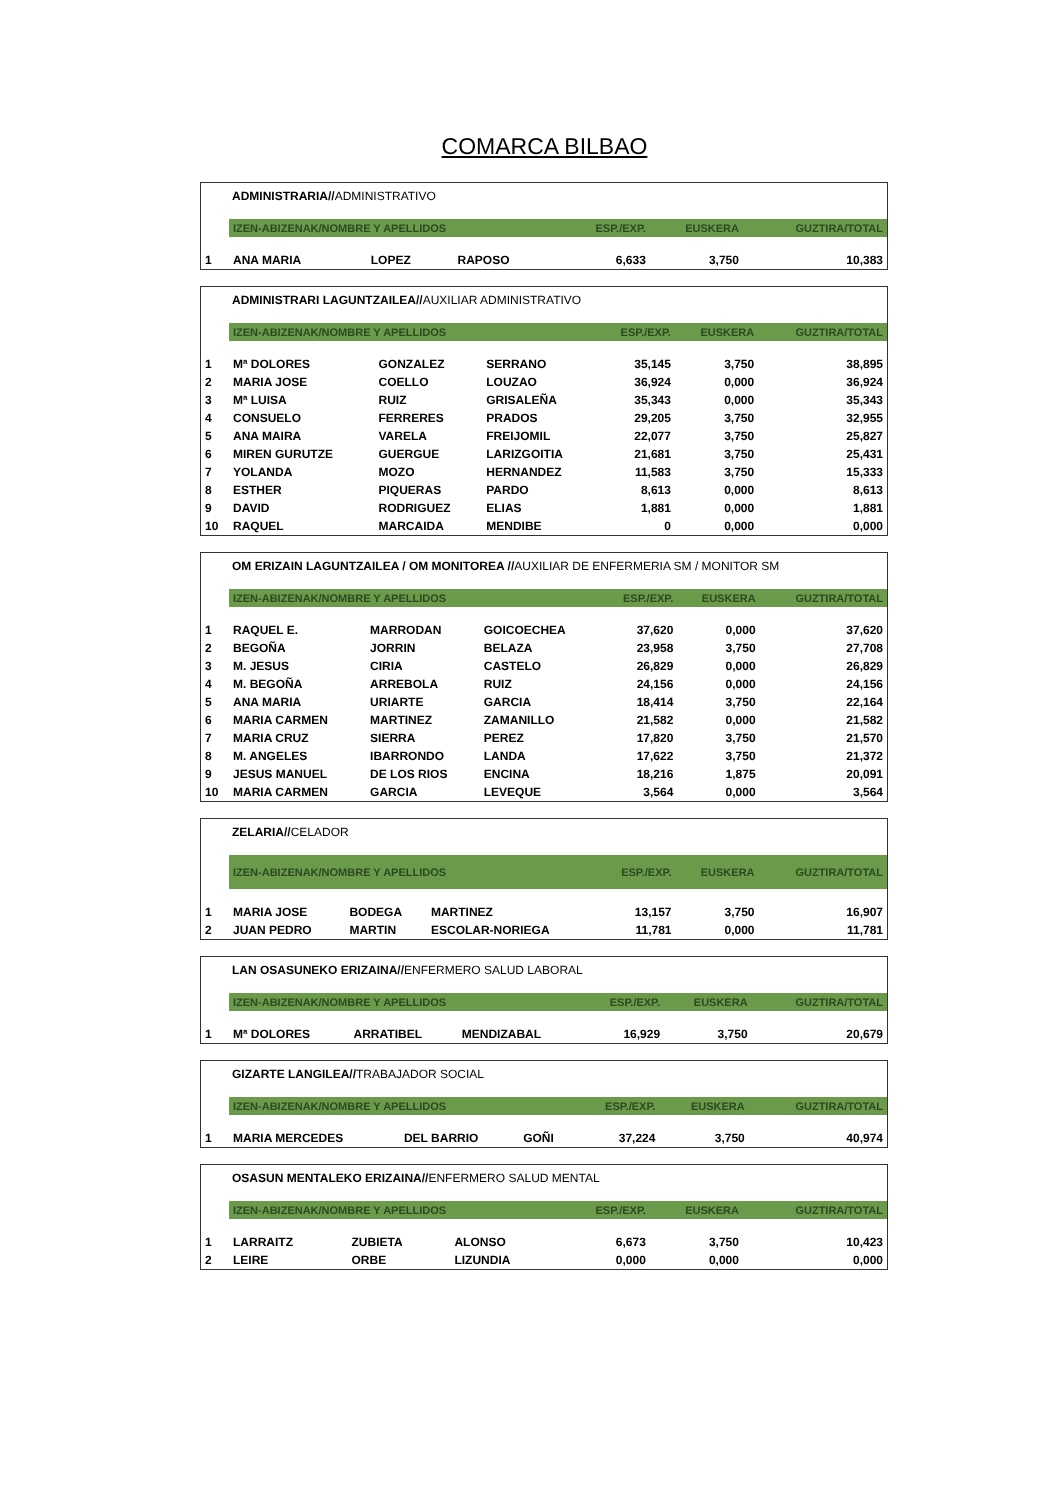COMARCA BILBAO
ADMINISTRARIA//ADMINISTRATIVO
| | IZEN-ABIZENAK/NOMBRE Y APELLIDOS | | | ESP./EXP. | EUSKERA | GUZTIRA/TOTAL |
| 1 | ANA MARIA | LOPEZ | RAPOSO | 6,633 | 3,750 | 10,383 |
ADMINISTRARI LAGUNTZAILEA//AUXILIAR ADMINISTRATIVO
| | IZEN-ABIZENAK/NOMBRE Y APELLIDOS | | | ESP./EXP. | EUSKERA | GUZTIRA/TOTAL |
| 1 | Mª DOLORES | GONZALEZ | SERRANO | 35,145 | 3,750 | 38,895 |
| 2 | MARIA JOSE | COELLO | LOUZAO | 36,924 | 0,000 | 36,924 |
| 3 | Mª LUISA | RUIZ | GRISALEÑA | 35,343 | 0,000 | 35,343 |
| 4 | CONSUELO | FERRERES | PRADOS | 29,205 | 3,750 | 32,955 |
| 5 | ANA MAIRA | VARELA | FREIJOMIL | 22,077 | 3,750 | 25,827 |
| 6 | MIREN GURUTZE | GUERGUE | LARIZGOITIA | 21,681 | 3,750 | 25,431 |
| 7 | YOLANDA | MOZO | HERNANDEZ | 11,583 | 3,750 | 15,333 |
| 8 | ESTHER | PIQUERAS | PARDO | 8,613 | 0,000 | 8,613 |
| 9 | DAVID | RODRIGUEZ | ELIAS | 1,881 | 0,000 | 1,881 |
| 10 | RAQUEL | MARCAIDA | MENDIBE | 0 | 0,000 | 0,000 |
OM ERIZAIN LAGUNTZAILEA / OM MONITOREA //AUXILIAR DE ENFERMERIA SM / MONITOR SM
| | IZEN-ABIZENAK/NOMBRE Y APELLIDOS | | | ESP./EXP. | EUSKERA | GUZTIRA/TOTAL |
| 1 | RAQUEL E. | MARRODAN | GOICOECHEA | 37,620 | 0,000 | 37,620 |
| 2 | BEGOÑA | JORRIN | BELAZA | 23,958 | 3,750 | 27,708 |
| 3 | M. JESUS | CIRIA | CASTELO | 26,829 | 0,000 | 26,829 |
| 4 | M. BEGOÑA | ARREBOLA | RUIZ | 24,156 | 0,000 | 24,156 |
| 5 | ANA MARIA | URIARTE | GARCIA | 18,414 | 3,750 | 22,164 |
| 6 | MARIA CARMEN | MARTINEZ | ZAMANILLO | 21,582 | 0,000 | 21,582 |
| 7 | MARIA CRUZ | SIERRA | PEREZ | 17,820 | 3,750 | 21,570 |
| 8 | M. ANGELES | IBARRONDO | LANDA | 17,622 | 3,750 | 21,372 |
| 9 | JESUS MANUEL | DE LOS RIOS | ENCINA | 18,216 | 1,875 | 20,091 |
| 10 | MARIA CARMEN | GARCIA | LEVEQUE | 3,564 | 0,000 | 3,564 |
ZELARIA//CELADOR
| | IZEN-ABIZENAK/NOMBRE Y APELLIDOS | | | ESP./EXP. | EUSKERA | GUZTIRA/TOTAL |
| 1 | MARIA JOSE | BODEGA | MARTINEZ | 13,157 | 3,750 | 16,907 |
| 2 | JUAN PEDRO | MARTIN | ESCOLAR-NORIEGA | 11,781 | 0,000 | 11,781 |
LAN OSASUNEKO ERIZAINA//ENFERMERO SALUD LABORAL
| | IZEN-ABIZENAK/NOMBRE Y APELLIDOS | | | ESP./EXP. | EUSKERA | GUZTIRA/TOTAL |
| 1 | Mª DOLORES | ARRATIBEL | MENDIZABAL | 16,929 | 3,750 | 20,679 |
GIZARTE LANGILEA//TRABAJADOR SOCIAL
| | IZEN-ABIZENAK/NOMBRE Y APELLIDOS | | | ESP./EXP. | EUSKERA | GUZTIRA/TOTAL |
| 1 | MARIA MERCEDES | DEL BARRIO | GOÑI | 37,224 | 3,750 | 40,974 |
OSASUN MENTALEKO ERIZAINA//ENFERMERO SALUD MENTAL
| | IZEN-ABIZENAK/NOMBRE Y APELLIDOS | | | ESP./EXP. | EUSKERA | GUZTIRA/TOTAL |
| 1 | LARRAITZ | ZUBIETA | ALONSO | 6,673 | 3,750 | 10,423 |
| 2 | LEIRE | ORBE | LIZUNDIA | 0,000 | 0,000 | 0,000 |